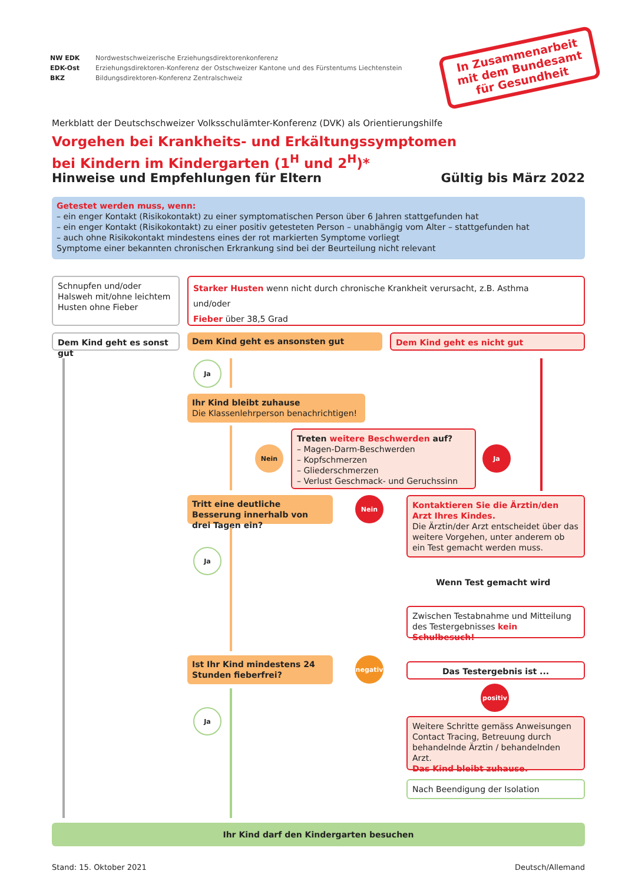NW EDK
EDK-Ost
BKZ
Nordwestschweizerische Erziehungsdirektorenkonferenz
Erziehungsdirektoren-Konferenz der Ostschweizer Kantone und des Fürstentums Liechtenstein
Bildungsdirektoren-Konferenz Zentralschweiz
In Zusammenarbeit mit dem Bundesamt für Gesundheit
Merkblatt der Deutschschweizer Volksschulämter-Konferenz (DVK) als Orientierungshilfe
Vorgehen bei Krankheits- und Erkältungssymptomen
bei Kindern im Kindergarten (1<sup>H</sup> und 2<sup>H</sup>)*
Hinweise und Empfehlungen für Eltern Gültig bis März 2022
Getestet werden muss, wenn:
– ein enger Kontakt (Risikokontakt) zu einer symptomatischen Person über 6 Jahren stattgefunden hat
– ein enger Kontakt (Risikokontakt) zu einer positiv getesteten Person – unabhängig vom Alter – stattgefunden hat
– auch ohne Risikokontakt mindestens eines der rot markierten Symptome vorliegt
Symptome einer bekannten chronischen Erkrankung sind bei der Beurteilung nicht relevant
Schnupfen und/oder Halsweh mit/ohne leichtem Husten ohne Fieber
Starker Husten wenn nicht durch chronische Krankheit verursacht, z.B. Asthma
und/oder
Fieber über 38,5 Grad
Dem Kind geht es sonst gut
Dem Kind geht es ansonsten gut Dem Kind geht es nicht gut
Ja
Ihr Kind bleibt zuhause
Die Klassenlehrperson benachrichtigen!
Nein
Treten weitere Beschwerden auf?
– Magen-Darm-Beschwerden
– Kopfschmerzen
– Gliederschmerzen
– Verlust Geschmack- und Geruchssinn
Ja
Tritt eine deutliche Besserung innerhalb von drei Tagen ein?
Nein
Kontaktieren Sie die Ärztin/den Arzt Ihres Kindes.
Die Ärztin/der Arzt entscheidet über das weitere Vorgehen, unter anderem ob ein Test gemacht werden muss.
Ja
Wenn Test gemacht wird
Zwischen Testabnahme und Mitteilung des Testergebnisses kein Schulbesuch!
Ist Ihr Kind mindestens 24 Stunden fieberfrei?
negativ
Das Testergebnis ist ...
positiv
Ja
Weitere Schritte gemäss Anweisungen Contact Tracing, Betreuung durch behandelnde Ärztin / behandelnden Arzt.
Das Kind bleibt zuhause.
Nach Beendigung der Isolation
Ihr Kind darf den Kindergarten besuchen
Stand: 15. Oktober 2021 Deutsch/Allemand